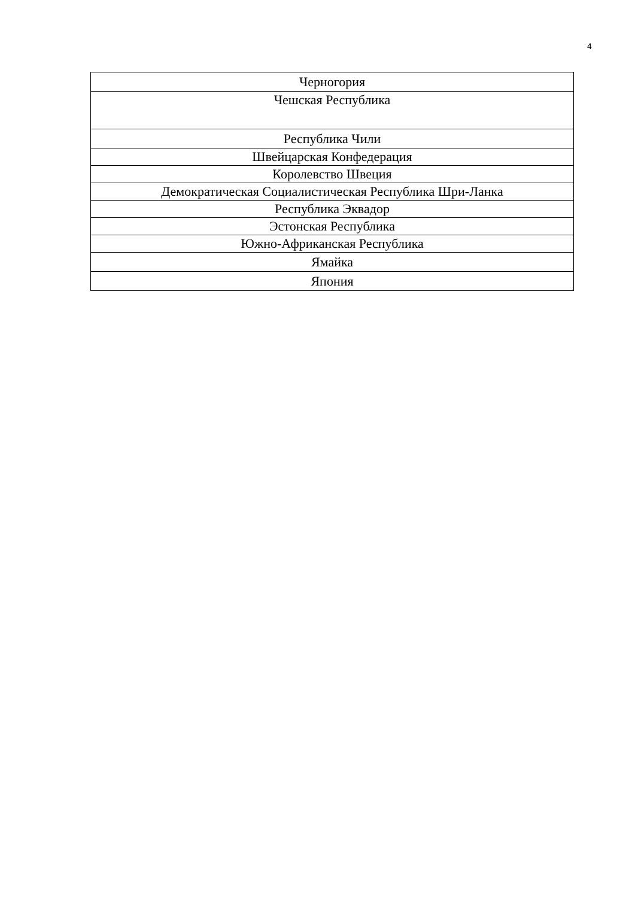4
| Черногория |
| Чешская Республика |
| Республика Чили |
| Швейцарская Конфедерация |
| Королевство Швеция |
| Демократическая Социалистическая Республика Шри-Ланка |
| Республика Эквадор |
| Эстонская Республика |
| Южно-Африканская Республика |
| Ямайка |
| Япония |